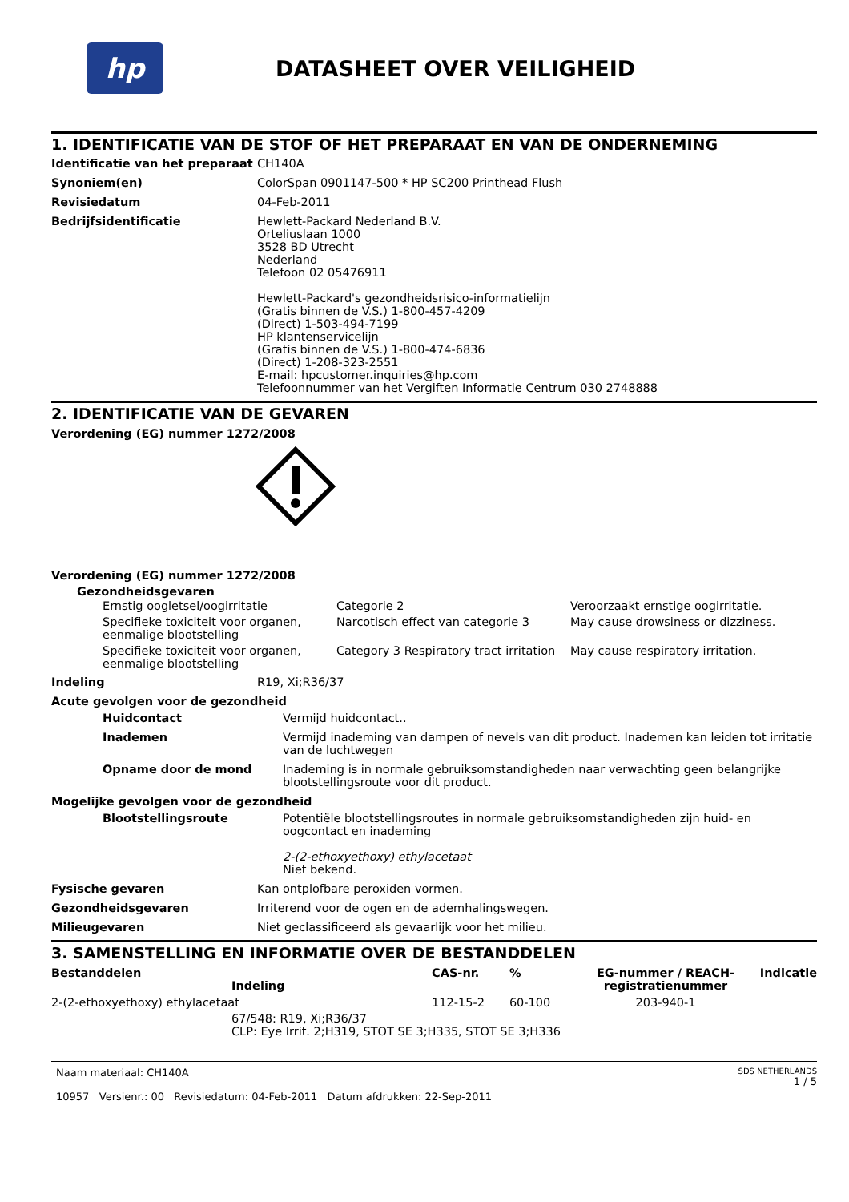hp
DATASHEET OVER VEILIGHEID
1. IDENTIFICATIE VAN DE STOF OF HET PREPARAAT EN VAN DE ONDERNEMING
Identificatie van het preparaat
CH140A
Synoniem(en) ColorSpan 0901147-500 * HP SC200 Printhead Flush
Revisiedatum 04-Feb-2011
Bedrijfsidentificatie Hewlett-Packard Nederland B.V.
Orteliuslaan 1000
3528 BD Utrecht
Nederland
Telefoon 02 05476911
Hewlett-Packard's gezondheidsrisico-informatielijn
(Gratis binnen de V.S.) 1-800-457-4209
(Direct) 1-503-494-7199
HP klantenservicelijn
(Gratis binnen de V.S.) 1-800-474-6836
(Direct) 1-208-323-2551
E-mail: hpcustomer.inquiries@hp.com
Telefoonnummer van het Vergiften Informatie Centrum 030 2748888
2. IDENTIFICATIE VAN DE GEVAREN
Verordening (EG) nummer 1272/2008
Verordening (EG) nummer 1272/2008
Gezondheidsgevaren
| Ernstig oogletsel/oogirritatie | Categorie 2 | Veroorzaakt ernstige oogirritatie. |
| Specifieke toxiciteit voor organen, eenmalige blootstelling | Narcotisch effect van categorie 3 | May cause drowsiness or dizziness. |
| Specifieke toxiciteit voor organen, eenmalige blootstelling | Category 3 Respiratory tract irritation | May cause respiratory irritation. |
Indeling R19, Xi;R36/37
Acute gevolgen voor de gezondheid
Huidcontact Vermijd huidcontact..
Inademen Vermijd inademing van dampen of nevels van dit product. Inademen kan leiden tot irritatie van de luchtwegen
Opname door de mond Inademing is in normale gebruiksomstandigheden naar verwachting geen belangrijke blootstellingsroute voor dit product.
Mogelijke gevolgen voor de gezondheid
Blootstellingsroute Potentiële blootstellingsroutes in normale gebruiksomstandigheden zijn huid- en oogcontact en inademing
2-(2-ethoxyethoxy) ethylacetaat
Niet bekend.
Fysische gevaren Kan ontplofbare peroxiden vormen.
Gezondheidsgevaren Irriterend voor de ogen en de ademhalingswegen.
Milieugevaren Niet geclassificeerd als gevaarlijk voor het milieu.
3. SAMENSTELLING EN INFORMATIE OVER DE BESTANDDELEN
| Bestanddelen Indeling | CAS-nr. | % | EG-nummer / REACH-registratienummer | Indicatie |
| --- | --- | --- | --- | --- |
| 2-(2-ethoxyethoxy) ethylacetaat | 112-15-2 | 60-100 | 203-940-1 | |
| 67/548: R19, Xi;R36/37 CLP: Eye Irrit. 2;H319, STOT SE 3;H335, STOT SE 3;H336 | | | | |
Naam materiaal: CH140A
10957 Versienr.: 00 Revisiedatum: 04-Feb-2011 Datum afdrukken: 22-Sep-2011
SDS NETHERLANDS
1 / 5